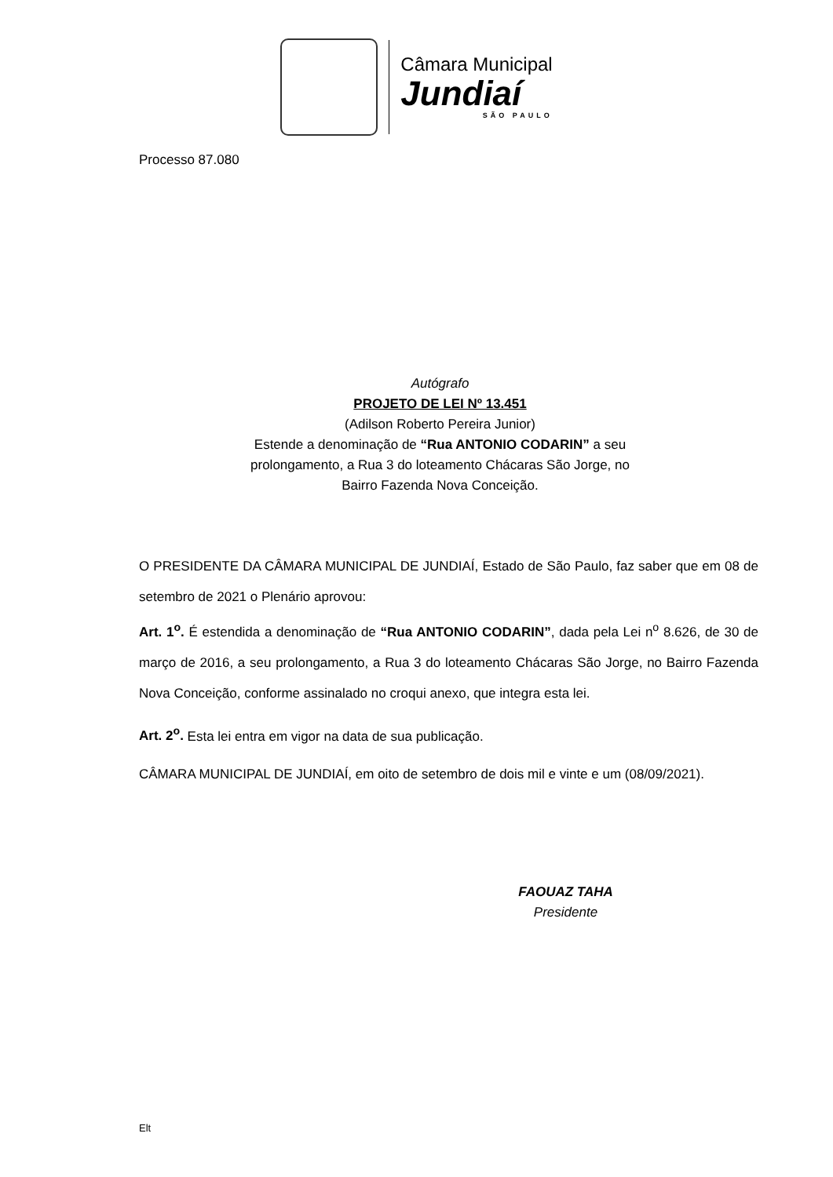Câmara Municipal
Jundiaí
SÃO PAULO
Processo 87.080
Autógrafo
PROJETO DE LEI Nº 13.451
(Adilson Roberto Pereira Junior)
Estende a denominação de “Rua ANTONIO CODARIN” a seu
prolongamento, a Rua 3 do loteamento Chácaras São Jorge, no
Bairro Fazenda Nova Conceição.
O PRESIDENTE DA CÂMARA MUNICIPAL DE JUNDIAÍ, Estado de São Paulo, faz saber que em 08 de setembro de 2021 o Plenário aprovou:
Art. 1<sup>o</sup>. É estendida a denominação de “Rua ANTONIO CODARIN”, dada pela Lei n<sup>o</sup> 8.626, de 30 de março de 2016, a seu prolongamento, a Rua 3 do loteamento Chácaras São Jorge, no Bairro Fazenda Nova Conceição, conforme assinalado no croqui anexo, que integra esta lei.
Art. 2<sup>o</sup>. Esta lei entra em vigor na data de sua publicação.
CÂMARA MUNICIPAL DE JUNDIAÍ, em oito de setembro de dois mil e vinte e um (08/09/2021).
FAOUAZ TAHA
Presidente
Elt